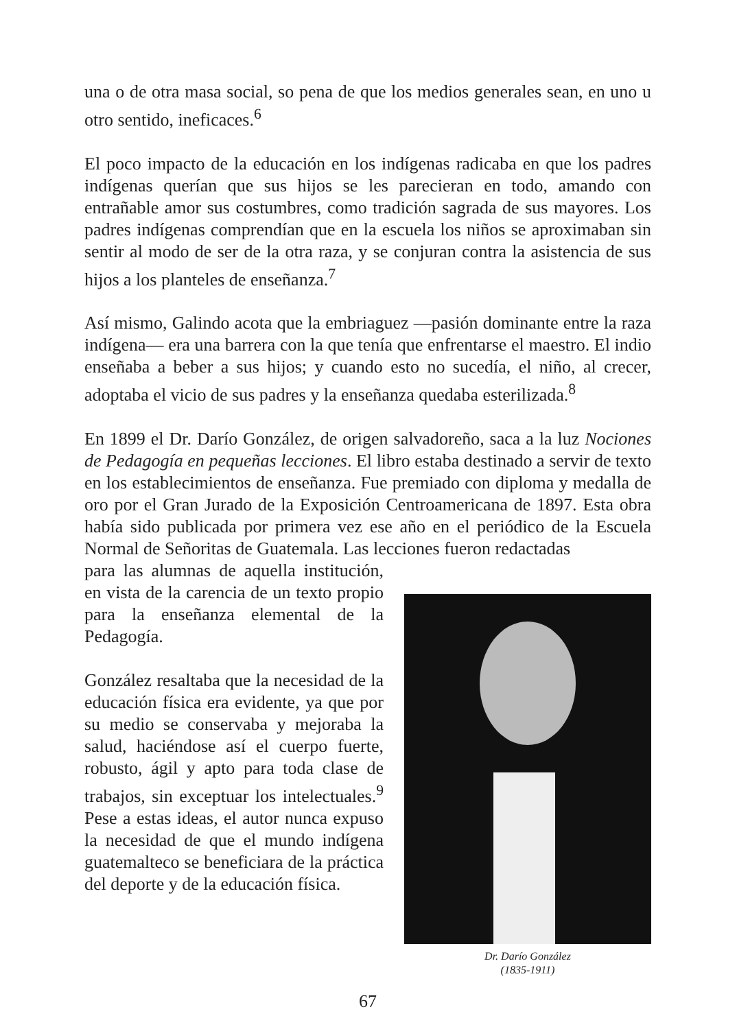una o de otra masa social, so pena de que los medios generales sean, en uno u otro sentido, ineficaces.<sup>6</sup>
El poco impacto de la educación en los indígenas radicaba en que los padres indígenas querían que sus hijos se les parecieran en todo, amando con entrañable amor sus costumbres, como tradición sagrada de sus mayores. Los padres indígenas comprendían que en la escuela los niños se aproximaban sin sentir al modo de ser de la otra raza, y se conjuran contra la asistencia de sus hijos a los planteles de enseñanza.<sup>7</sup>
Así mismo, Galindo acota que la embriaguez —pasión dominante entre la raza indígena— era una barrera con la que tenía que enfrentarse el maestro. El indio enseñaba a beber a sus hijos; y cuando esto no sucedía, el niño, al crecer, adoptaba el vicio de sus padres y la enseñanza quedaba esterilizada.<sup>8</sup>
En 1899 el Dr. Darío González, de origen salvadoreño, saca a la luz Nociones de Pedagogía en pequeñas lecciones. El libro estaba destinado a servir de texto en los establecimientos de enseñanza. Fue premiado con diploma y medalla de oro por el Gran Jurado de la Exposición Centroamericana de 1897. Esta obra había sido publicada por primera vez ese año en el periódico de la Escuela Normal de Señoritas de Guatemala. Las lecciones fueron redactadas
para las alumnas de aquella institución, en vista de la carencia de un texto propio para la enseñanza elemental de la Pedagogía.
González resaltaba que la necesidad de la educación física era evidente, ya que por su medio se conservaba y mejoraba la salud, haciéndose así el cuerpo fuerte, robusto, ágil y apto para toda clase de trabajos, sin exceptuar los intelectuales.<sup>9</sup> Pese a estas ideas, el autor nunca expuso la necesidad de que el mundo indígena guatemalteco se beneficiara de la práctica del deporte y de la educación física.
Dr. Darío González
(1835-1911)
67